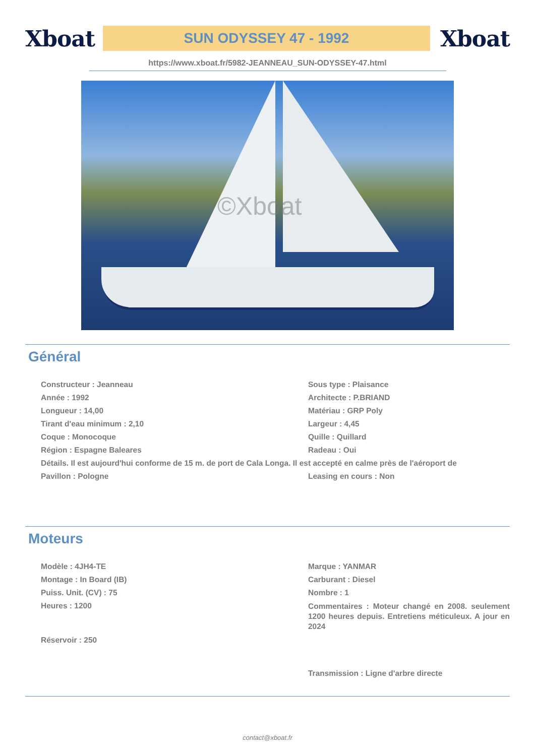Xboat
SUN ODYSSEY 47 - 1992
Xboat
https://www.xboat.fr/5982-JEANNEAU_SUN-ODYSSEY-47.html
©Xboat
Général
Constructeur : Jeanneau
Sous type : Plaisance
Année : 1992
Architecte : P.BRIAND
Longueur : 14,00
Matériau : GRP Poly
Tirant d'eau minimum : 2,10
Largeur : 4,45
Coque : Monocoque
Quille : Quillard
Région : Espagne Baleares
Radeau : Oui
Détails. Il est aujourd'hui conforme de 15 m. de port de Cala Longa. Il est accepté en calme près de l'aéroport de
Pavillon : Pologne
Leasing en cours : Non
Moteurs
Modèle : 4JH4-TE
Marque : YANMAR
Montage : In Board (IB)
Carburant : Diesel
Puiss. Unit. (CV) : 75
Nombre : 1
Heures : 1200
Commentaires : Moteur changé en 2008. seulement 1200 heures depuis. Entretiens méticuleux. A jour en 2024
Réservoir : 250
Transmission : Ligne d'arbre directe
contact@xboat.fr